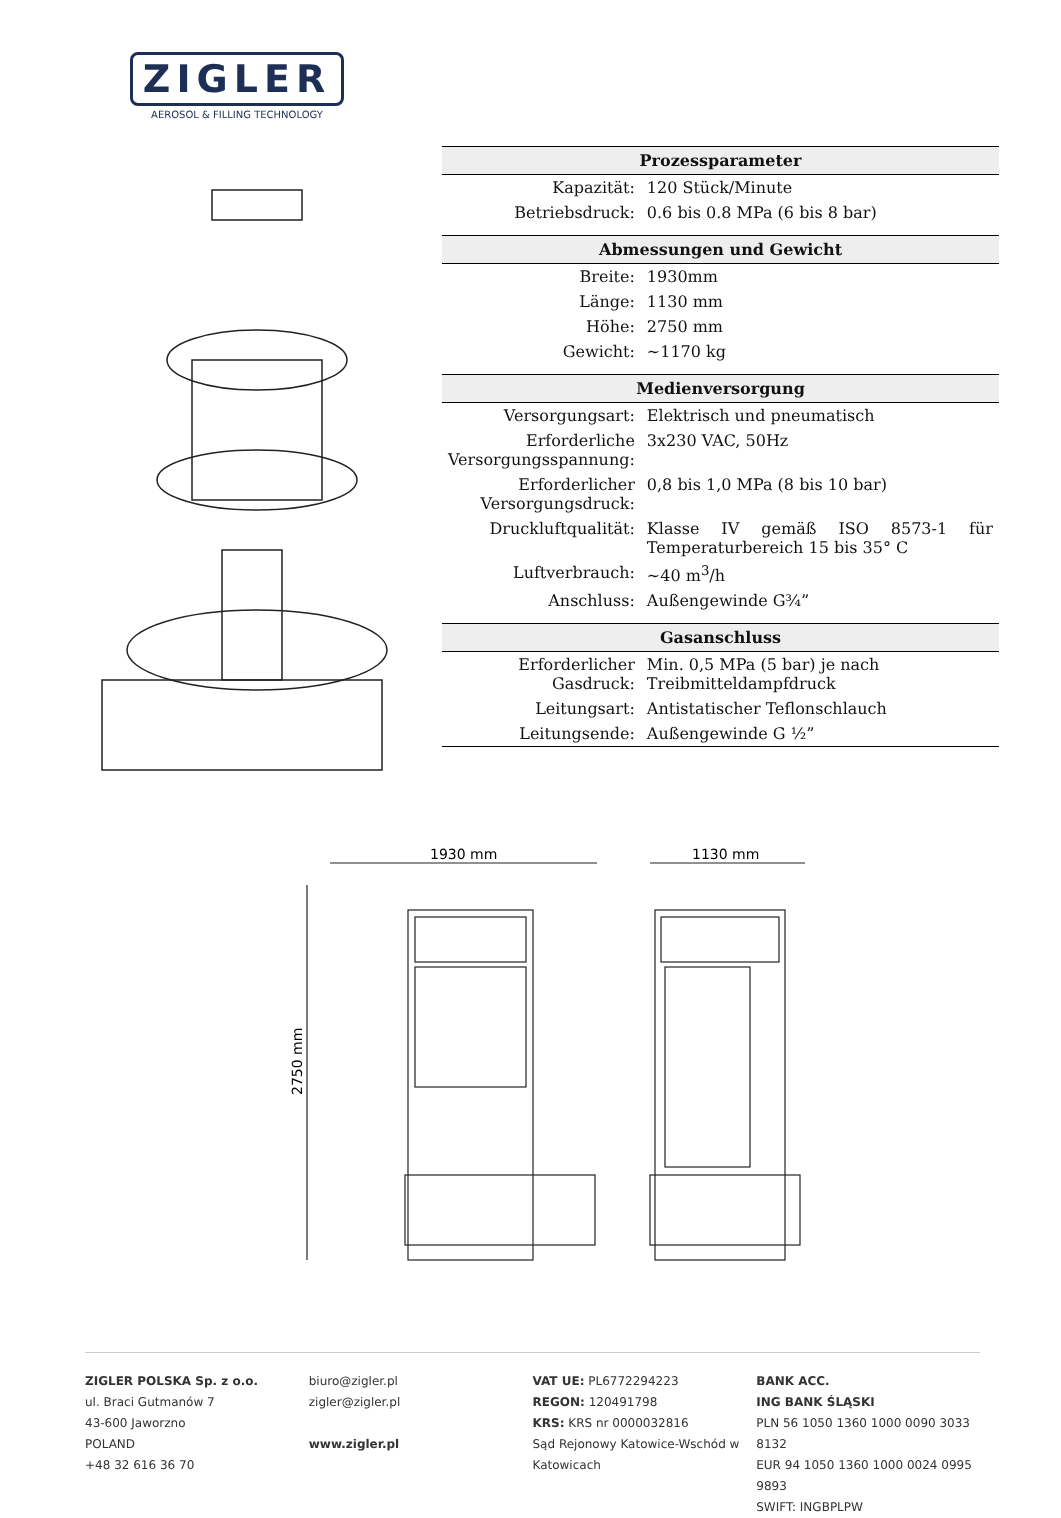ZIGLER
AEROSOL & FILLING TECHNOLOGY
| Prozessparameter | |
| --- | --- |
| Kapazität: | 120 Stück/Minute |
| Betriebsdruck: | 0.6 bis 0.8 MPa (6 bis 8 bar) |
| Abmessungen und Gewicht | |
| Breite: | 1930mm |
| Länge: | 1130 mm |
| Höhe: | 2750 mm |
| Gewicht: | ~1170 kg |
| Medienversorgung | |
| Versorgungsart: | Elektrisch und pneumatisch |
| Erforderliche Versorgungsspannung: | 3x230 VAC, 50Hz |
| Erforderlicher Versorgungsdruck: | 0,8 bis 1,0 MPa (8 bis 10 bar) |
| Druckluftqualität: | Klasse IV gemäß ISO 8573-1 für Temperaturbereich 15 bis 35° C |
| Luftverbrauch: | ~40 m<sup>3</sup>/h |
| Anschluss: | Außengewinde G¾” |
| Gasanschluss | |
| Erforderlicher Gasdruck: | Min. 0,5 MPa (5 bar) je nach Treibmitteldampfdruck |
| Leitungsart: | Antistatischer Teflonschlauch |
| Leitungsende: | Außengewinde G ½” |
1930 mm
1130 mm
2750 mm
ZIGLER POLSKA Sp. z o.o.
ul. Braci Gutmanów 7
43-600 Jaworzno
POLAND
+48 32 616 36 70
biuro@zigler.pl
zigler@zigler.pl
www.zigler.pl
VAT UE: PL6772294223
REGON: 120491798
KRS: KRS nr 0000032816
Sąd Rejonowy Katowice-Wschód w Katowicach
BANK ACC.
ING BANK ŚLĄSKI
PLN 56 1050 1360 1000 0090 3033 8132
EUR 94 1050 1360 1000 0024 0995 9893
SWIFT: INGBPLPW